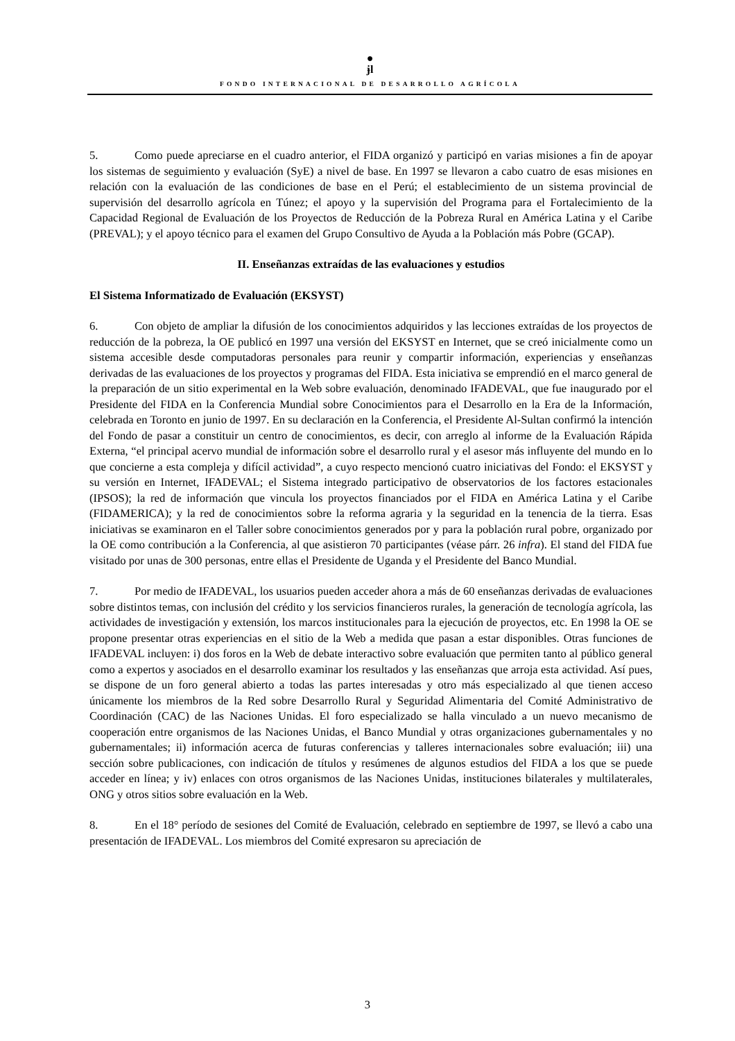●
ɉl
FONDO INTERNACIONAL DE DESARROLLO AGRÍCOLA
5. Como puede apreciarse en el cuadro anterior, el FIDA organizó y participó en varias misiones a fin de apoyar los sistemas de seguimiento y evaluación (SyE) a nivel de base. En 1997 se llevaron a cabo cuatro de esas misiones en relación con la evaluación de las condiciones de base en el Perú; el establecimiento de un sistema provincial de supervisión del desarrollo agrícola en Túnez; el apoyo y la supervisión del Programa para el Fortalecimiento de la Capacidad Regional de Evaluación de los Proyectos de Reducción de la Pobreza Rural en América Latina y el Caribe (PREVAL); y el apoyo técnico para el examen del Grupo Consultivo de Ayuda a la Población más Pobre (GCAP).
II. Enseñanzas extraídas de las evaluaciones y estudios
El Sistema Informatizado de Evaluación (EKSYST)
6. Con objeto de ampliar la difusión de los conocimientos adquiridos y las lecciones extraídas de los proyectos de reducción de la pobreza, la OE publicó en 1997 una versión del EKSYST en Internet, que se creó inicialmente como un sistema accesible desde computadoras personales para reunir y compartir información, experiencias y enseñanzas derivadas de las evaluaciones de los proyectos y programas del FIDA. Esta iniciativa se emprendió en el marco general de la preparación de un sitio experimental en la Web sobre evaluación, denominado IFADEVAL, que fue inaugurado por el Presidente del FIDA en la Conferencia Mundial sobre Conocimientos para el Desarrollo en la Era de la Información, celebrada en Toronto en junio de 1997. En su declaración en la Conferencia, el Presidente Al-Sultan confirmó la intención del Fondo de pasar a constituir un centro de conocimientos, es decir, con arreglo al informe de la Evaluación Rápida Externa, “el principal acervo mundial de información sobre el desarrollo rural y el asesor más influyente del mundo en lo que concierne a esta compleja y difícil actividad”, a cuyo respecto mencionó cuatro iniciativas del Fondo: el EKSYST y su versión en Internet, IFADEVAL; el Sistema integrado participativo de observatorios de los factores estacionales (IPSOS); la red de información que vincula los proyectos financiados por el FIDA en América Latina y el Caribe (FIDAMERICA); y la red de conocimientos sobre la reforma agraria y la seguridad en la tenencia de la tierra. Esas iniciativas se examinaron en el Taller sobre conocimientos generados por y para la población rural pobre, organizado por la OE como contribución a la Conferencia, al que asistieron 70 participantes (véase párr. 26 infra). El stand del FIDA fue visitado por unas de 300 personas, entre ellas el Presidente de Uganda y el Presidente del Banco Mundial.
7. Por medio de IFADEVAL, los usuarios pueden acceder ahora a más de 60 enseñanzas derivadas de evaluaciones sobre distintos temas, con inclusión del crédito y los servicios financieros rurales, la generación de tecnología agrícola, las actividades de investigación y extensión, los marcos institucionales para la ejecución de proyectos, etc. En 1998 la OE se propone presentar otras experiencias en el sitio de la Web a medida que pasan a estar disponibles. Otras funciones de IFADEVAL incluyen: i) dos foros en la Web de debate interactivo sobre evaluación que permiten tanto al público general como a expertos y asociados en el desarrollo examinar los resultados y las enseñanzas que arroja esta actividad. Así pues, se dispone de un foro general abierto a todas las partes interesadas y otro más especializado al que tienen acceso únicamente los miembros de la Red sobre Desarrollo Rural y Seguridad Alimentaria del Comité Administrativo de Coordinación (CAC) de las Naciones Unidas. El foro especializado se halla vinculado a un nuevo mecanismo de cooperación entre organismos de las Naciones Unidas, el Banco Mundial y otras organizaciones gubernamentales y no gubernamentales; ii) información acerca de futuras conferencias y talleres internacionales sobre evaluación; iii) una sección sobre publicaciones, con indicación de títulos y resúmenes de algunos estudios del FIDA a los que se puede acceder en línea; y iv) enlaces con otros organismos de las Naciones Unidas, instituciones bilaterales y multilaterales, ONG y otros sitios sobre evaluación en la Web.
8. En el 18° período de sesiones del Comité de Evaluación, celebrado en septiembre de 1997, se llevó a cabo una presentación de IFADEVAL. Los miembros del Comité expresaron su apreciación de
3